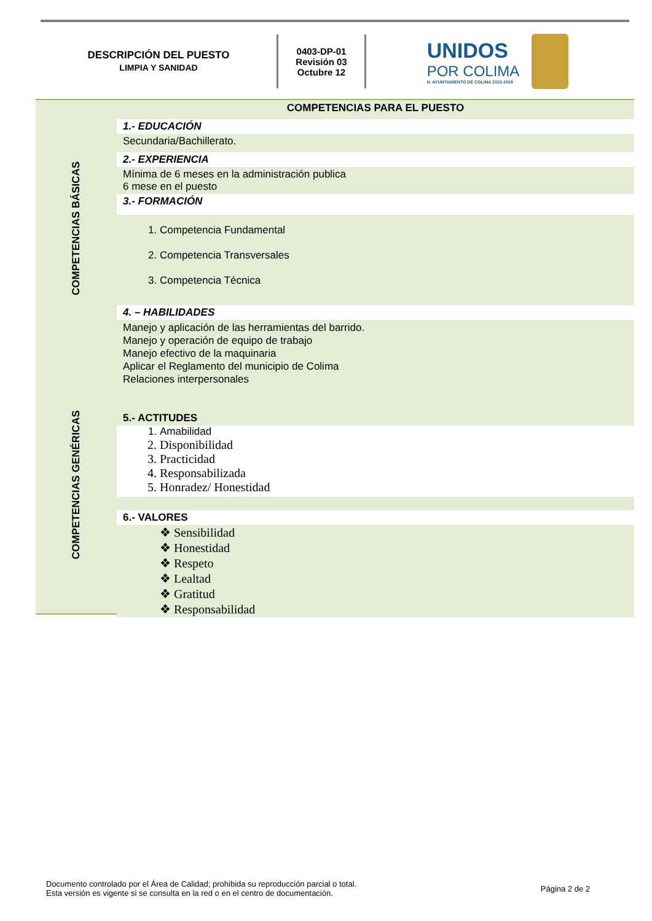DESCRIPCIÓN DEL PUESTO
LIMPIA Y SANIDAD
0403-DP-01
Revisión 03
Octubre 12
UNIDOS
POR COLIMA
H. AYUNTAMIENTO DE COLIMA 2015-2018
COMPETENCIAS BÁSICAS
COMPETENCIAS GENÉRICAS
COMPETENCIAS PARA EL PUESTO
1.- EDUCACIÓN
Secundaria/Bachillerato.
2.- EXPERIENCIA
Mínima de 6 meses en la administración publica
6 mese en el puesto
3.- FORMACIÓN
1. Competencia Fundamental
2. Competencia Transversales
3. Competencia Técnica
4. – HABILIDADES
Manejo y aplicación de las herramientas del barrido.
Manejo y operación de equipo de trabajo
Manejo efectivo de la maquinaria
Aplicar el Reglamento del municipio de Colima
Relaciones interpersonales
5.- ACTITUDES
1. Amabilidad
2. Disponibilidad
3. Practicidad
4. Responsabilizada
5. Honradez/ Honestidad
6.- VALORES
❖ Sensibilidad
❖ Honestidad
❖ Respeto
❖ Lealtad
❖ Gratitud
❖ Responsabilidad
Documento controlado por el Área de Calidad; prohibida su reproducción parcial o total.
Esta versión es vigente si se consulta en la red o en el centro de documentación.
Página 2 de 2